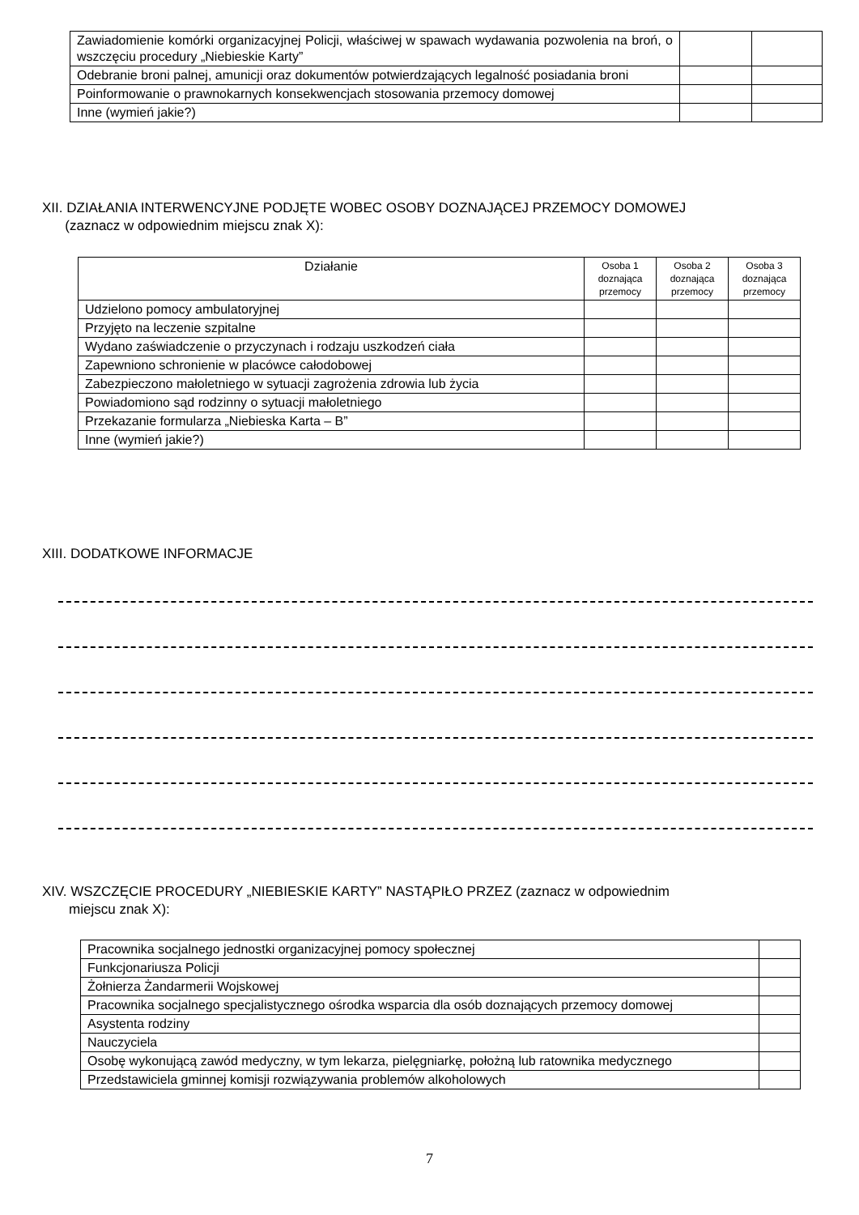| Zawiadomienie komórki organizacyjnej Policji, właściwej w spawach wydawania pozwolenia na broń, o wszczęciu procedury „Niebieskie Karty” | | |
| Odebranie broni palnej, amunicji oraz dokumentów potwierdzających legalność posiadania broni | | |
| Poinformowanie o prawnokarnych konsekwencjach stosowania przemocy domowej | | |
| Inne (wymień jakie?) | | |
XII. DZIAŁANIA INTERWENCYJNE PODJĘTE WOBEC OSOBY DOZNAJĄCEJ PRZEMOCY DOMOWEJ
(zaznacz w odpowiednim miejscu znak X):
| Działanie | Osoba 1 doznająca przemocy | Osoba 2 doznająca przemocy | Osoba 3 doznająca przemocy |
| --- | --- | --- | --- |
| Udzielono pomocy ambulatoryjnej | | | |
| Przyjęto na leczenie szpitalne | | | |
| Wydano zaświadczenie o przyczynach i rodzaju uszkodzeń ciała | | | |
| Zapewniono schronienie w placówce całodobowej | | | |
| Zabezpieczono małoletniego w sytuacji zagrożenia zdrowia lub życia | | | |
| Powiadomiono sąd rodzinny o sytuacji małoletniego | | | |
| Przekazanie formularza „Niebieska Karta – B” | | | |
| Inne (wymień jakie?) | | | |
XIII. DODATKOWE INFORMACJE
XIV. WSZCZĘCIE PROCEDURY „NIEBIESKIE KARTY” NASTĄPIŁO PRZEZ (zaznacz w odpowiednim
miejscu znak X):
| Pracownika socjalnego jednostki organizacyjnej pomocy społecznej | |
| Funkcjonariusza Policji | |
| Żołnierza Żandarmerii Wojskowej | |
| Pracownika socjalnego specjalistycznego ośrodka wsparcia dla osób doznających przemocy domowej | |
| Asystenta rodziny | |
| Nauczyciela | |
| Osobę wykonującą zawód medyczny, w tym lekarza, pielęgniarkę, położną lub ratownika medycznego | |
| Przedstawiciela gminnej komisji rozwiązywania problemów alkoholowych | |
7